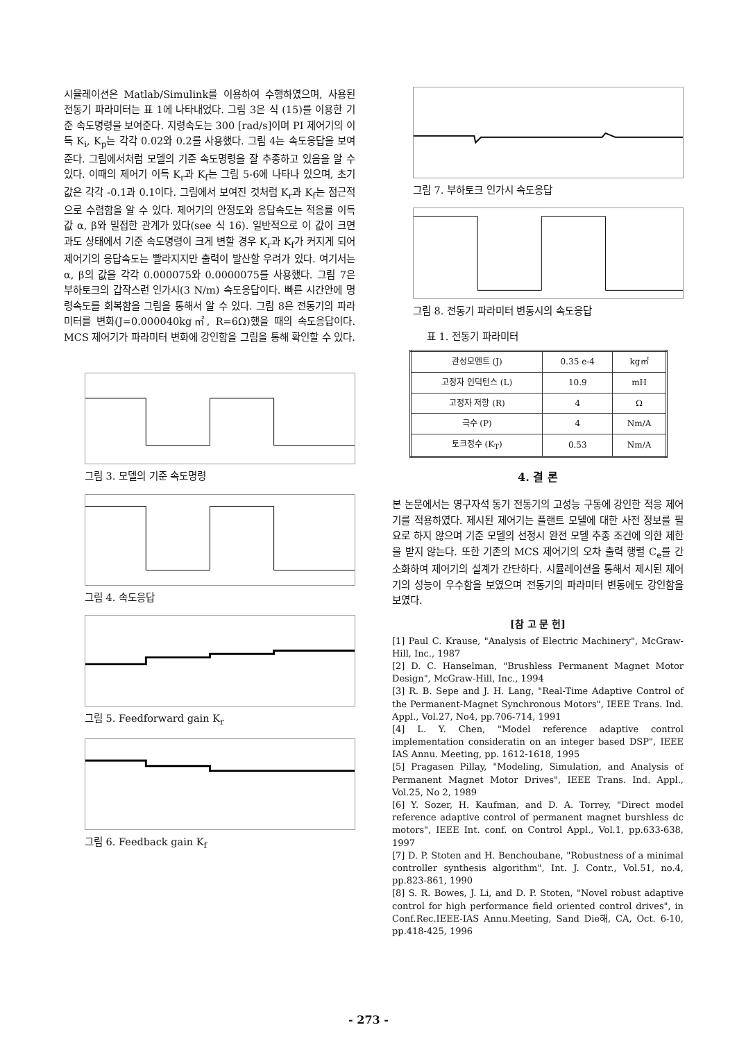시뮬레이션은 Matlab/Simulink를 이용하여 수행하였으며, 사용된 전동기 파라미터는 표 1에 나타내었다. 그림 3은 식 (15)를 이용한 기준 속도명령을 보여준다. 지령속도는 300 [rad/s]이며 PI 제어기의 이득 K<sub>i</sub>, K<sub>p</sub>는 각각 0.02와 0.2를 사용했다. 그림 4는 속도응답을 보여준다. 그림에서처럼 모델의 기준 속도명령을 잘 추종하고 있음을 알 수 있다. 이때의 제어기 이득 K<sub>r</sub>과 K<sub>f</sub>는 그림 5-6에 나타나 있으며, 초기값은 각각 -0.1과 0.1이다. 그림에서 보여진 것처럼 K<sub>r</sub>과 K<sub>f</sub>는 점근적으로 수렴함을 알 수 있다. 제어기의 안정도와 응답속도는 적응률 이득값 α, β와 밀접한 관계가 있다(see 식 16). 일반적으로 이 값이 크면 과도 상태에서 기준 속도명령이 크게 변할 경우 K<sub>r</sub>과 K<sub>f</sub>가 커지게 되어 제어기의 응답속도는 빨라지지만 출력이 발산할 우려가 있다. 여기서는 α, β의 값을 각각 0.000075와 0.0000075를 사용했다. 그림 7은 부하토크의 갑작스런 인가시(3 N/m) 속도응답이다. 빠른 시간안에 명령속도를 회복함을 그림을 통해서 알 수 있다. 그림 8은 전동기의 파라미터를 변화(J=0.000040kg㎡, R=6Ω)했을 때의 속도응답이다. MCS 제어기가 파라미터 변화에 강인함을 그림을 통해 확인할 수 있다.
그림 3. 모델의 기준 속도명령
그림 4. 속도응답
그림 5. Feedforward gain K<sub>r</sub>
그림 6. Feedback gain K<sub>f</sub>
그림 7. 부하토크 인가시 속도응답
그림 8. 전동기 파라미터 변동시의 속도응답
표 1. 전동기 파라미터
| 관성모멘트 (J) | 0.35 e-4 | kg㎡ |
| 고정자 인덕턴스 (L) | 10.9 | mH |
| 고정자 저항 (R) | 4 | Ω |
| 극수 (P) | 4 | Nm/A |
| 토크정수 (K<sub>T</sub>) | 0.53 | Nm/A |
4. 결 론
본 논문에서는 영구자석 동기 전동기의 고성능 구동에 강인한 적응 제어기를 적용하였다. 제시된 제어기는 플랜트 모델에 대한 사전 정보를 필요로 하지 않으며 기준 모델의 선정시 완전 모델 추종 조건에 의한 제한을 받지 않는다. 또한 기존의 MCS 제어기의 오차 출력 행렬 C<sub>e</sub>를 간소화하여 제어기의 설계가 간단하다. 시뮬레이션을 통해서 제시된 제어기의 성능이 우수함을 보였으며 전동기의 파라미터 변동에도 강인함을 보였다.
[참 고 문 헌]
[1] Paul C. Krause, "Analysis of Electric Machinery", McGraw-Hill, Inc., 1987
[2] D. C. Hanselman, "Brushless Permanent Magnet Motor Design", McGraw-Hill, Inc., 1994
[3] R. B. Sepe and J. H. Lang, "Real-Time Adaptive Control of the Permanent-Magnet Synchronous Motors", IEEE Trans. Ind. Appl., Vol.27, No4, pp.706-714, 1991
[4] L. Y. Chen, "Model reference adaptive control implementation consideratin on an integer based DSP", IEEE IAS Annu. Meeting, pp. 1612-1618, 1995
[5] Pragasen Pillay, "Modeling, Simulation, and Analysis of Permanent Magnet Motor Drives", IEEE Trans. Ind. Appl., Vol.25, No 2, 1989
[6] Y. Sozer, H. Kaufman, and D. A. Torrey, "Direct model reference adaptive control of permanent magnet burshless dc motors", IEEE Int. conf. on Control Appl., Vol.1, pp.633-638, 1997
[7] D. P. Stoten and H. Benchoubane, "Robustness of a minimal controller synthesis algorithm", Int. J. Contr., Vol.51, no.4, pp.823-861, 1990
[8] S. R. Bowes, J. Li, and D. P. Stoten, "Novel robust adaptive control for high performance field oriented control drives", in Conf.Rec.IEEE-IAS Annu.Meeting, Sand Die해, CA, Oct. 6-10, pp.418-425, 1996
- 273 -